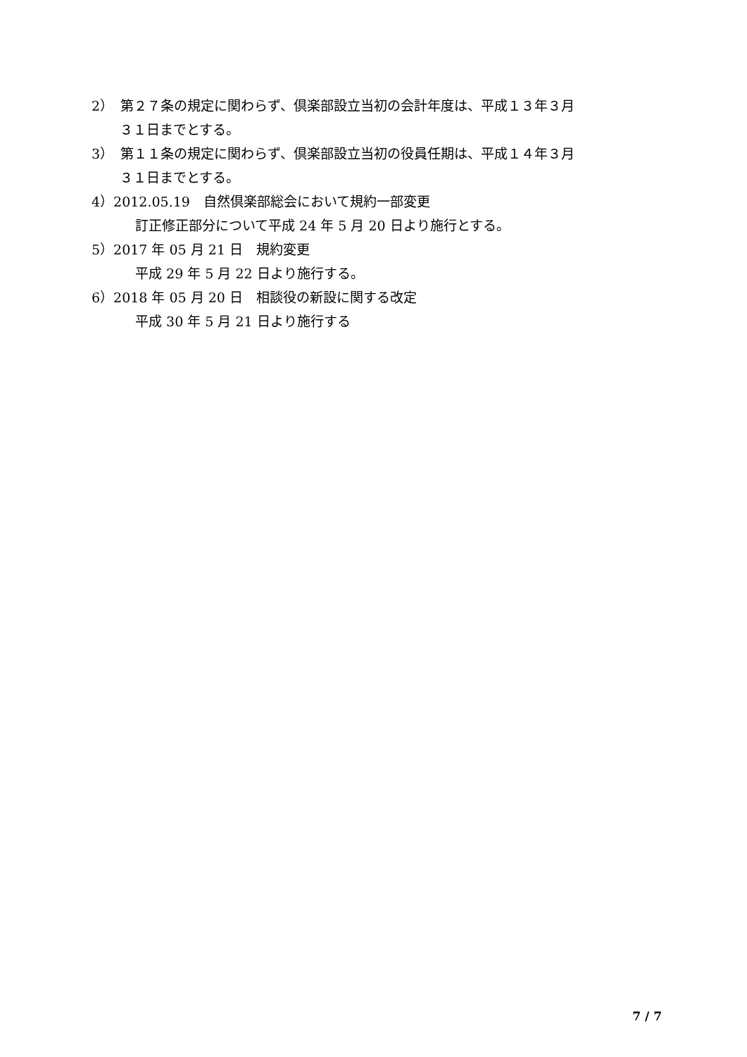2）　第２７条の規定に関わらず、倶楽部設立当初の会計年度は、平成１３年３月
３１日までとする。
3）　第１１条の規定に関わらず、倶楽部設立当初の役員任期は、平成１４年３月
３１日までとする。
4）2012.05.19　自然倶楽部総会において規約一部変更
訂正修正部分について平成 24 年 5 月 20 日より施行とする。
5）2017 年 05 月 21 日　規約変更
平成 29 年 5 月 22 日より施行する。
6）2018 年 05 月 20 日　相談役の新設に関する改定
平成 30 年 5 月 21 日より施行する
7 / 7